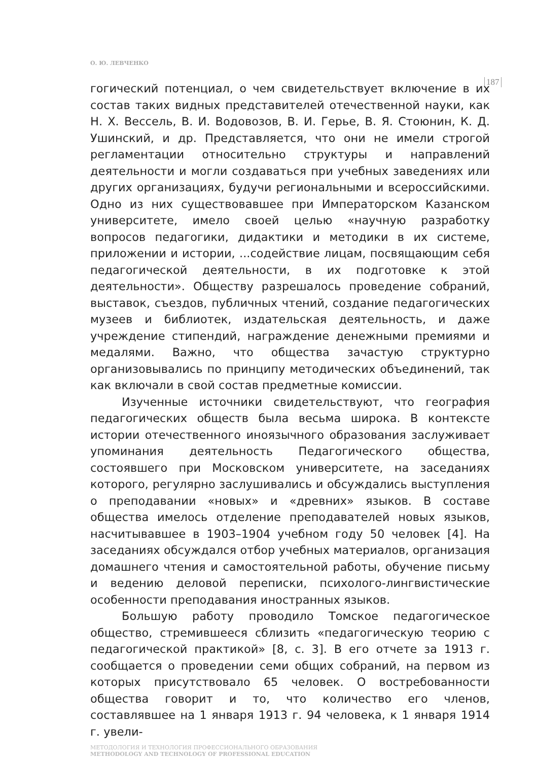О. Ю. ЛЕВЧЕНКО
187
гогический потенциал, о чем свидетельствует включение в их состав таких видных представителей отечественной науки, как Н. Х. Вессель, В. И. Водовозов, В. И. Герье, В. Я. Стоюнин, К. Д. Ушинский, и др. Представляется, что они не имели строгой регламентации относительно структуры и направлений деятельности и могли создаваться при учебных заведениях или других организациях, будучи региональными и всероссийскими. Одно из них существовавшее при Императорском Казанском университете, имело своей целью «научную разработку вопросов педагогики, дидактики и методики в их системе, приложении и истории, ...содействие лицам, посвящающим себя педагогической деятельности, в их подготовке к этой деятельности». Обществу разрешалось проведение собраний, выставок, съездов, публичных чтений, создание педагогических музеев и библиотек, издательская деятельность, и даже учреждение стипендий, награждение денежными премиями и медалями. Важно, что общества зачастую структурно организовывались по принципу методических объединений, так как включали в свой состав предметные комиссии.
Изученные источники свидетельствуют, что география педагогических обществ была весьма широка. В контексте истории отечественного иноязычного образования заслуживает упоминания деятельность Педагогического общества, состоявшего при Московском университете, на заседаниях которого, регулярно заслушивались и обсуждались выступления о преподавании «новых» и «древних» языков. В составе общества имелось отделение преподавателей новых языков, насчитывавшее в 1903–1904 учебном году 50 человек [4]. На заседаниях обсуждался отбор учебных материалов, организация домашнего чтения и самостоятельной работы, обучение письму и ведению деловой переписки, психолого-лингвистические особенности преподавания иностранных языков.
Большую работу проводило Томское педагогическое общество, стремившееся сблизить «педагогическую теорию с педагогической практикой» [8, с. 3]. В его отчете за 1913 г. сообщается о проведении семи общих собраний, на первом из которых присутствовало 65 человек. О востребованности общества говорит и то, что количество его членов, составлявшее на 1 января 1913 г. 94 человека, к 1 января 1914 г. увели-
МЕТОДОЛОГИЯ И ТЕХНОЛОГИЯ ПРОФЕССИОНАЛЬНОГО ОБРАЗОВАНИЯ
METHODOLOGY AND TECHNOLOGY OF PROFESSIONAL EDUCATION